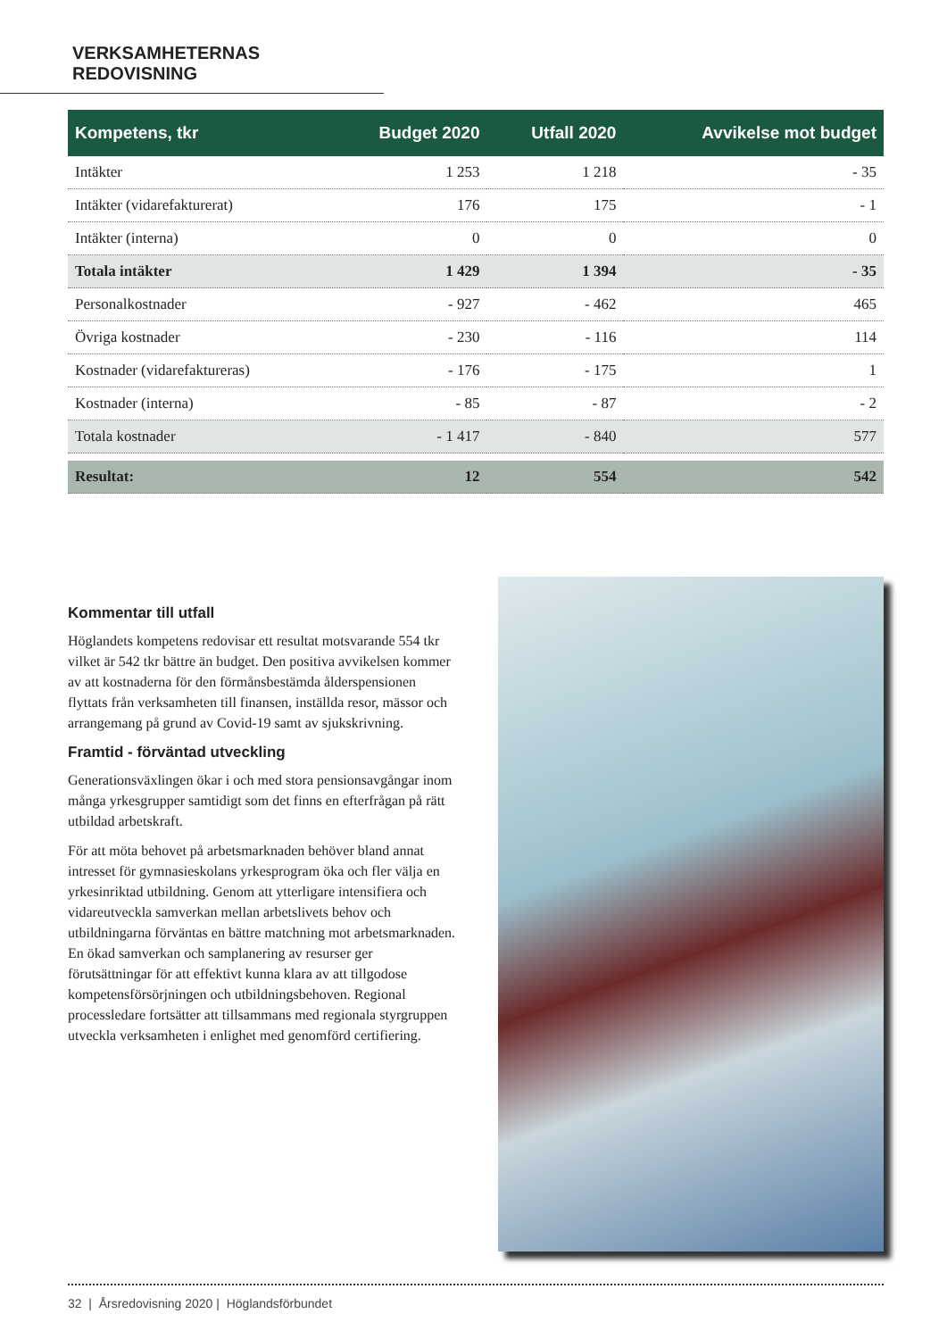VERKSAMHETERNAS REDOVISNING
| Kompetens, tkr | Budget 2020 | Utfall 2020 | Avvikelse mot budget |
| --- | --- | --- | --- |
| Intäkter | 1 253 | 1 218 | - 35 |
| Intäkter (vidarefakturerat) | 176 | 175 | - 1 |
| Intäkter (interna) | 0 | 0 | 0 |
| Totala intäkter | 1 429 | 1 394 | - 35 |
| Personalkostnader | - 927 | - 462 | 465 |
| Övriga kostnader | - 230 | - 116 | 114 |
| Kostnader (vidarefaktureras) | - 176 | - 175 | 1 |
| Kostnader (interna) | - 85 | - 87 | - 2 |
| Totala kostnader | - 1 417 | - 840 | 577 |
| Resultat: | 12 | 554 | 542 |
Kommentar till utfall
Höglandets kompetens redovisar ett resultat motsvarande 554 tkr vilket är 542 tkr bättre än budget. Den positiva avvikelsen kommer av att kostnaderna för den förmånsbestämda ålderspensionen flyttats från verksamheten till finansen, inställda resor, mässor och arrangemang på grund av Covid-19 samt av sjukskrivning.
Framtid - förväntad utveckling
Generationsväxlingen ökar i och med stora pensionsavgångar inom många yrkesgrupper samtidigt som det finns en efterfrågan på rätt utbildad arbetskraft.
För att möta behovet på arbetsmarknaden behöver bland annat intresset för gymnasieskolans yrkesprogram öka och fler välja en yrkesinriktad utbildning. Genom att ytterligare intensifiera och vidareutveckla samverkan mellan arbetslivets behov och utbildningarna förväntas en bättre matchning mot arbetsmarknaden. En ökad samverkan och samplanering av resurser ger förutsättningar för att effektivt kunna klara av att tillgodose kompetensförsörjningen och utbildningsbehoven. Regional processledare fortsätter att tillsammans med regionala styrgruppen utveckla verksamheten i enlighet med genomförd certifiering.
32 | Årsredovisning 2020 | Höglandsförbundet